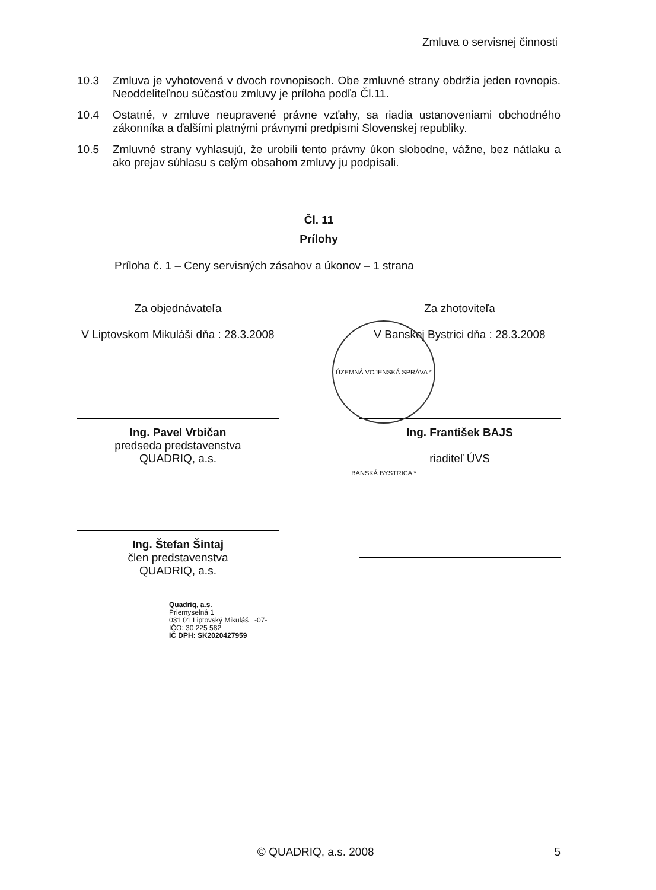Zmluva o servisnej činnosti
10.3 Zmluva je vyhotovená v dvoch rovnopisoch. Obe zmluvné strany obdržia jeden rovnopis. Neoddeliteľnou súčasťou zmluvy je príloha podľa Čl.11.
10.4 Ostatné, v zmluve neupravené právne vzťahy, sa riadia ustanoveniami obchodného zákonníka a ďalšími platnými právnymi predpismi Slovenskej republiky.
10.5 Zmluvné strany vyhlasujú, že urobili tento právny úkon slobodne, vážne, bez nátlaku a ako prejav súhlasu s celým obsahom zmluvy ju podpísali.
Čl. 11
Prílohy
Príloha č. 1 – Ceny servisných zásahov a úkonov – 1 strana
Za objednávateľa
V Liptovskom Mikuláši dňa : 28.3.2008
Ing. Pavel Vrbičan
predseda predstavenstva
QUADRIQ, a.s.
Ing. Štefan Šintaj
člen predstavenstva
QUADRIQ, a.s.
Za zhotoviteľa
V Banskej Bystrici dňa : 28.3.2008
Ing. František BAJS
riaditeľ ÚVS
Quadriq, a.s.
Priemyselná 1
031 01 Liptovský Mikuláš -07-
IČO: 30 225 582
IČ DPH: SK2020427959
ÚZEMNÁ VOJENSKÁ SPRÁVA * BANSKÁ BYSTRICA *
© QUADRIQ, a.s. 2008 5